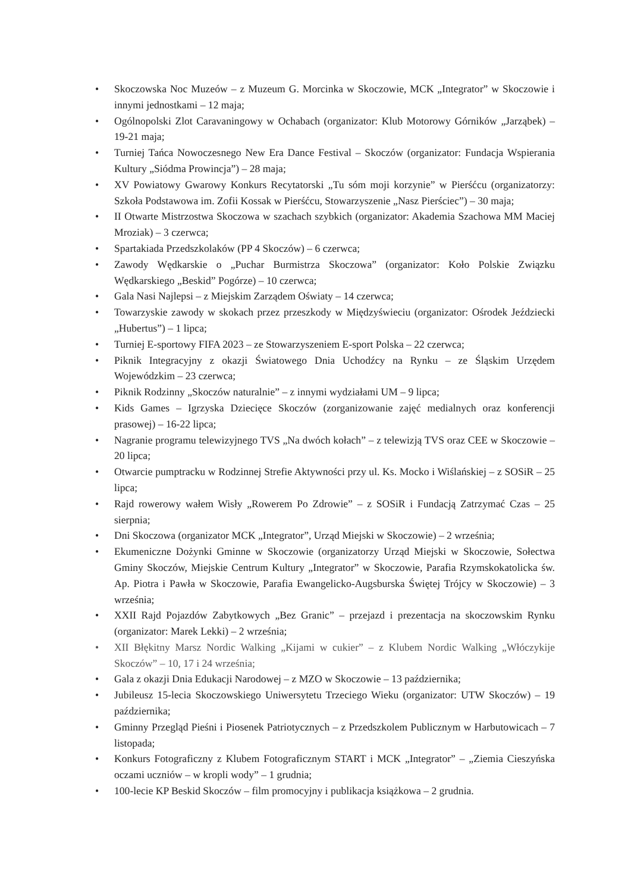• Skoczowska Noc Muzeów – z Muzeum G. Morcinka w Skoczowie, MCK „Integrator” w Skoczowie i innymi jednostkami – 12 maja;
• Ogólnopolski Zlot Caravaningowy w Ochabach (organizator: Klub Motorowy Górników „Jarząbek) – 19-21 maja;
• Turniej Tańca Nowoczesnego New Era Dance Festival – Skoczów (organizator: Fundacja Wspierania Kultury „Siódma Prowincja”) – 28 maja;
• XV Powiatowy Gwarowy Konkurs Recytatorski „Tu sóm moji korzynie” w Pierśćcu (organizatorzy: Szkoła Podstawowa im. Zofii Kossak w Pierśćcu, Stowarzyszenie „Nasz Pierściec”) – 30 maja;
• II Otwarte Mistrzostwa Skoczowa w szachach szybkich (organizator: Akademia Szachowa MM Maciej Mroziak) – 3 czerwca;
• Spartakiada Przedszkolaków (PP 4 Skoczów) – 6 czerwca;
• Zawody Wędkarskie o „Puchar Burmistrza Skoczowa” (organizator: Koło Polskie Związku Wędkarskiego „Beskid” Pogórze) – 10 czerwca;
• Gala Nasi Najlepsi – z Miejskim Zarządem Oświaty – 14 czerwca;
• Towarzyskie zawody w skokach przez przeszkody w Międzyświeciu (organizator: Ośrodek Jeździecki „Hubertus”) – 1 lipca;
• Turniej E-sportowy FIFA 2023 – ze Stowarzyszeniem E-sport Polska – 22 czerwca;
• Piknik Integracyjny z okazji Światowego Dnia Uchodźcy na Rynku – ze Śląskim Urzędem Wojewódzkim – 23 czerwca;
• Piknik Rodzinny „Skoczów naturalnie” – z innymi wydziałami UM – 9 lipca;
• Kids Games – Igrzyska Dziecięce Skoczów (zorganizowanie zajęć medialnych oraz konferencji prasowej) – 16-22 lipca;
• Nagranie programu telewizyjnego TVS „Na dwóch kołach” – z telewizją TVS oraz CEE w Skoczowie – 20 lipca;
• Otwarcie pumptracku w Rodzinnej Strefie Aktywności przy ul. Ks. Mocko i Wiślańskiej – z SOSiR – 25 lipca;
• Rajd rowerowy wałem Wisły „Rowerem Po Zdrowie” – z SOSiR i Fundacją Zatrzymać Czas – 25 sierpnia;
• Dni Skoczowa (organizator MCK „Integrator”, Urząd Miejski w Skoczowie) – 2 września;
• Ekumeniczne Dożynki Gminne w Skoczowie (organizatorzy Urząd Miejski w Skoczowie, Sołectwa Gminy Skoczów, Miejskie Centrum Kultury „Integrator” w Skoczowie, Parafia Rzymskokatolicka św. Ap. Piotra i Pawła w Skoczowie, Parafia Ewangelicko-Augsburska Świętej Trójcy w Skoczowie) – 3 września;
• XXII Rajd Pojazdów Zabytkowych „Bez Granic” – przejazd i prezentacja na skoczowskim Rynku (organizator: Marek Lekki) – 2 września;
• XII Błękitny Marsz Nordic Walking „Kijami w cukier” – z Klubem Nordic Walking „Włóczykije Skoczów” – 10, 17 i 24 września;
• Gala z okazji Dnia Edukacji Narodowej – z MZO w Skoczowie – 13 października;
• Jubileusz 15-lecia Skoczowskiego Uniwersytetu Trzeciego Wieku (organizator: UTW Skoczów) – 19 października;
• Gminny Przegląd Pieśni i Piosenek Patriotycznych – z Przedszkolem Publicznym w Harbutowicach – 7 listopada;
• Konkurs Fotograficzny z Klubem Fotograficznym START i MCK „Integrator” – „Ziemia Cieszyńska oczami uczniów – w kropli wody” – 1 grudnia;
• 100-lecie KP Beskid Skoczów – film promocyjny i publikacja książkowa – 2 grudnia.